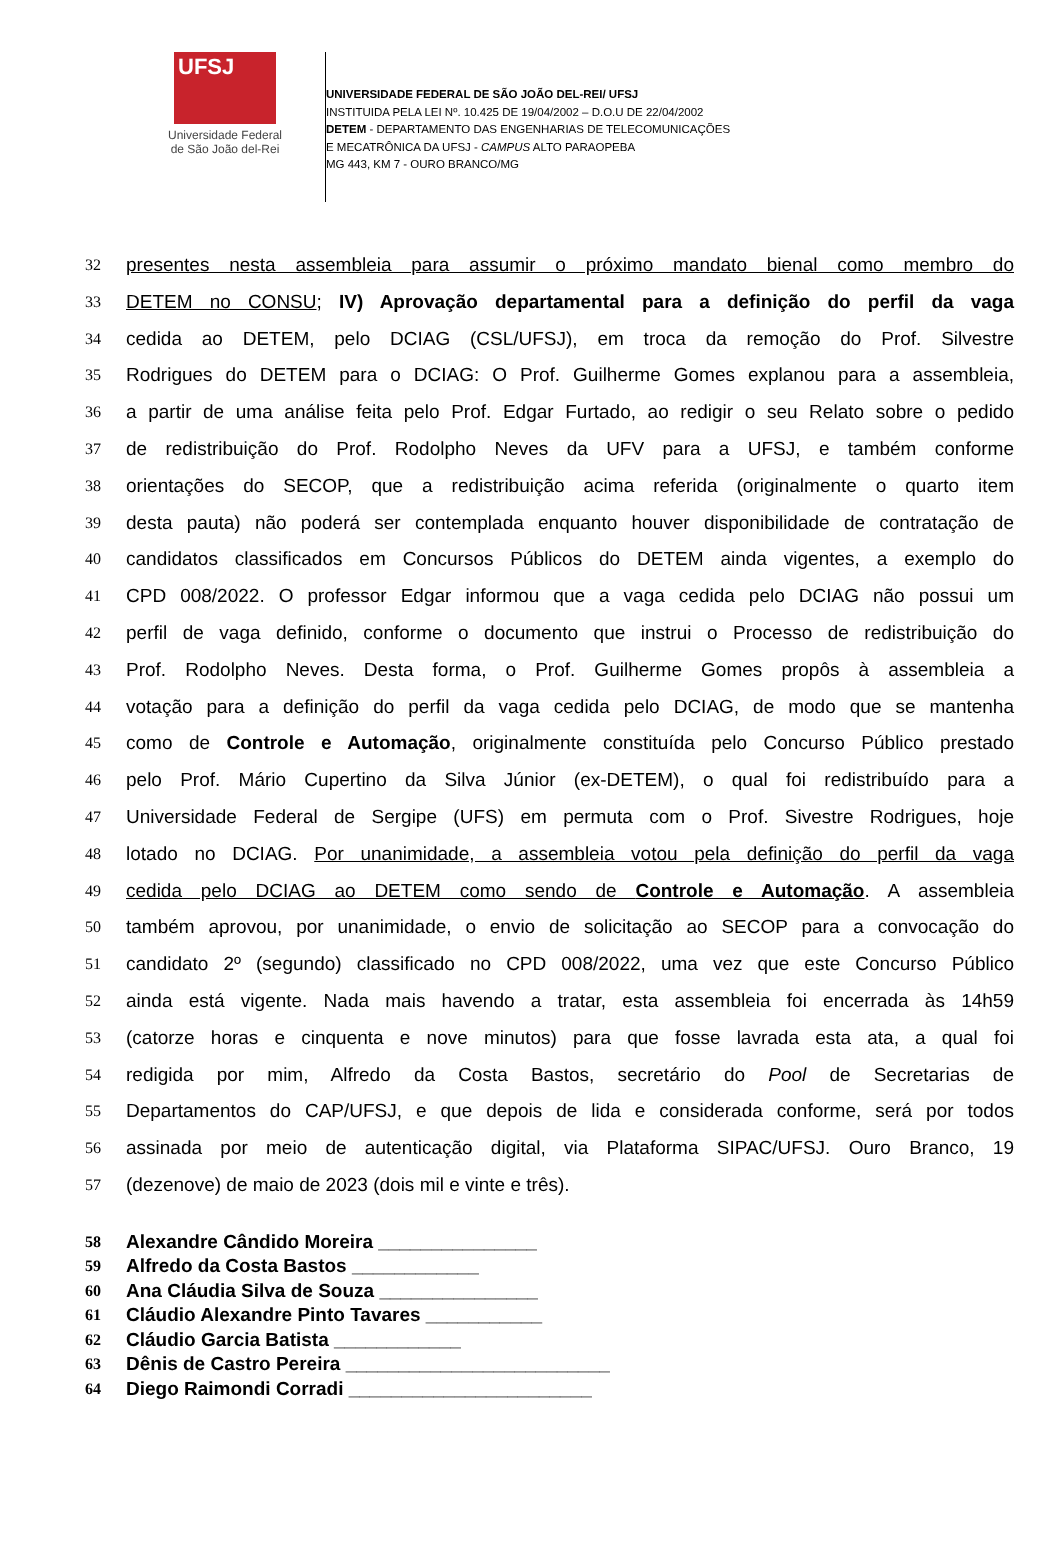UFSJ
Universidade Federal
de São João del-Rei
UNIVERSIDADE FEDERAL DE SÃO JOÃO DEL-REI/ UFSJ
INSTITUIDA PELA LEI Nº. 10.425 DE 19/04/2002 – D.O.U DE 22/04/2002
DETEM - DEPARTAMENTO DAS ENGENHARIAS DE TELECOMUNICAÇÕES
E MECATRÔNICA DA UFSJ - CAMPUS ALTO PARAOPEBA
MG 443, KM 7 - OURO BRANCO/MG
32 presentes nesta assembleia para assumir o próximo mandato bienal como membro do
33 DETEM no CONSU; IV) Aprovação departamental para a definição do perfil da vaga
34 cedida ao DETEM, pelo DCIAG (CSL/UFSJ), em troca da remoção do Prof. Silvestre
35 Rodrigues do DETEM para o DCIAG: O Prof. Guilherme Gomes explanou para a assembleia,
36 a partir de uma análise feita pelo Prof. Edgar Furtado, ao redigir o seu Relato sobre o pedido
37 de redistribuição do Prof. Rodolpho Neves da UFV para a UFSJ, e também conforme
38 orientações do SECOP, que a redistribuição acima referida (originalmente o quarto item
39 desta pauta) não poderá ser contemplada enquanto houver disponibilidade de contratação de
40 candidatos classificados em Concursos Públicos do DETEM ainda vigentes, a exemplo do
41 CPD 008/2022. O professor Edgar informou que a vaga cedida pelo DCIAG não possui um
42 perfil de vaga definido, conforme o documento que instrui o Processo de redistribuição do
43 Prof. Rodolpho Neves. Desta forma, o Prof. Guilherme Gomes propôs à assembleia a
44 votação para a definição do perfil da vaga cedida pelo DCIAG, de modo que se mantenha
45 como de Controle e Automação, originalmente constituída pelo Concurso Público prestado
46 pelo Prof. Mário Cupertino da Silva Júnior (ex-DETEM), o qual foi redistribuído para a
47 Universidade Federal de Sergipe (UFS) em permuta com o Prof. Sivestre Rodrigues, hoje
48 lotado no DCIAG. Por unanimidade, a assembleia votou pela definição do perfil da vaga
49 cedida pelo DCIAG ao DETEM como sendo de Controle e Automação. A assembleia
50 também aprovou, por unanimidade, o envio de solicitação ao SECOP para a convocação do
51 candidato 2º (segundo) classificado no CPD 008/2022, uma vez que este Concurso Público
52 ainda está vigente. Nada mais havendo a tratar, esta assembleia foi encerrada às 14h59
53 (catorze horas e cinquenta e nove minutos) para que fosse lavrada esta ata, a qual foi
54 redigida por mim, Alfredo da Costa Bastos, secretário do Pool de Secretarias de
55 Departamentos do CAP/UFSJ, e que depois de lida e considerada conforme, será por todos
56 assinada por meio de autenticação digital, via Plataforma SIPAC/UFSJ. Ouro Branco, 19
57 (dezenove) de maio de 2023 (dois mil e vinte e três).
58 Alexandre Cândido Moreira _______________
59 Alfredo da Costa Bastos ____________
60 Ana Cláudia Silva de Souza _______________
61 Cláudio Alexandre Pinto Tavares ___________
62 Cláudio Garcia Batista ____________
63 Dênis de Castro Pereira _________________________
64 Diego Raimondi Corradi _______________________